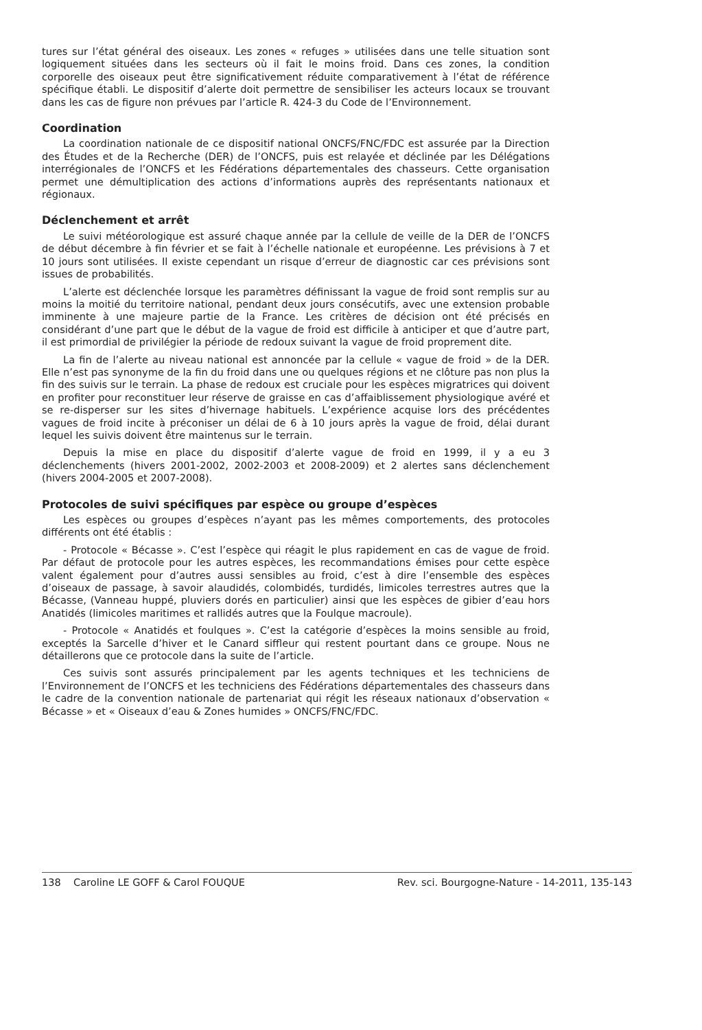tures sur l’état général des oiseaux. Les zones « refuges » utilisées dans une telle situation sont logiquement situées dans les secteurs où il fait le moins froid. Dans ces zones, la condition corporelle des oiseaux peut être significativement réduite comparativement à l’état de référence spécifique établi. Le dispositif d’alerte doit permettre de sensibiliser les acteurs locaux se trouvant dans les cas de figure non prévues par l’article R. 424-3 du Code de l’Environnement.
Coordination
La coordination nationale de ce dispositif national ONCFS/FNC/FDC est assurée par la Direction des Études et de la Recherche (DER) de l’ONCFS, puis est relayée et déclinée par les Délégations interrégionales de l’ONCFS et les Fédérations départementales des chasseurs. Cette organisation permet une démultiplication des actions d’informations auprès des représentants nationaux et régionaux.
Déclenchement et arrêt
Le suivi météorologique est assuré chaque année par la cellule de veille de la DER de l’ONCFS de début décembre à fin février et se fait à l’échelle nationale et européenne. Les prévisions à 7 et 10 jours sont utilisées. Il existe cependant un risque d’erreur de diagnostic car ces prévisions sont issues de probabilités.
L’alerte est déclenchée lorsque les paramètres définissant la vague de froid sont remplis sur au moins la moitié du territoire national, pendant deux jours consécutifs, avec une extension probable imminente à une majeure partie de la France. Les critères de décision ont été précisés en considérant d’une part que le début de la vague de froid est difficile à anticiper et que d’autre part, il est primordial de privilégier la période de redoux suivant la vague de froid proprement dite.
La fin de l’alerte au niveau national est annoncée par la cellule « vague de froid » de la DER. Elle n’est pas synonyme de la fin du froid dans une ou quelques régions et ne clôture pas non plus la fin des suivis sur le terrain. La phase de redoux est cruciale pour les espèces migratrices qui doivent en profiter pour reconstituer leur réserve de graisse en cas d’affaiblissement physiologique avéré et se re-disperser sur les sites d’hivernage habituels. L’expérience acquise lors des précédentes vagues de froid incite à préconiser un délai de 6 à 10 jours après la vague de froid, délai durant lequel les suivis doivent être maintenus sur le terrain.
Depuis la mise en place du dispositif d’alerte vague de froid en 1999, il y a eu 3 déclenchements (hivers 2001-2002, 2002-2003 et 2008-2009) et 2 alertes sans déclenchement (hivers 2004-2005 et 2007-2008).
Protocoles de suivi spécifiques par espèce ou groupe d’espèces
Les espèces ou groupes d’espèces n’ayant pas les mêmes comportements, des protocoles différents ont été établis :
- Protocole « Bécasse ». C’est l’espèce qui réagit le plus rapidement en cas de vague de froid. Par défaut de protocole pour les autres espèces, les recommandations émises pour cette espèce valent également pour d’autres aussi sensibles au froid, c’est à dire l’ensemble des espèces d’oiseaux de passage, à savoir alaudidés, colombidés, turdidés, limicoles terrestres autres que la Bécasse, (Vanneau huppé, pluviers dorés en particulier) ainsi que les espèces de gibier d’eau hors Anatidés (limicoles maritimes et rallidés autres que la Foulque macroule).
- Protocole « Anatidés et foulques ». C’est la catégorie d’espèces la moins sensible au froid, exceptés la Sarcelle d’hiver et le Canard siffleur qui restent pourtant dans ce groupe. Nous ne détaillerons que ce protocole dans la suite de l’article.
Ces suivis sont assurés principalement par les agents techniques et les techniciens de l’Environnement de l’ONCFS et les techniciens des Fédérations départementales des chasseurs dans le cadre de la convention nationale de partenariat qui régit les réseaux nationaux d’observation « Bécasse » et « Oiseaux d’eau & Zones humides » ONCFS/FNC/FDC.
138 Caroline LE GOFF & Carol FOUQUE Rev. sci. Bourgogne-Nature - 14-2011, 135-143